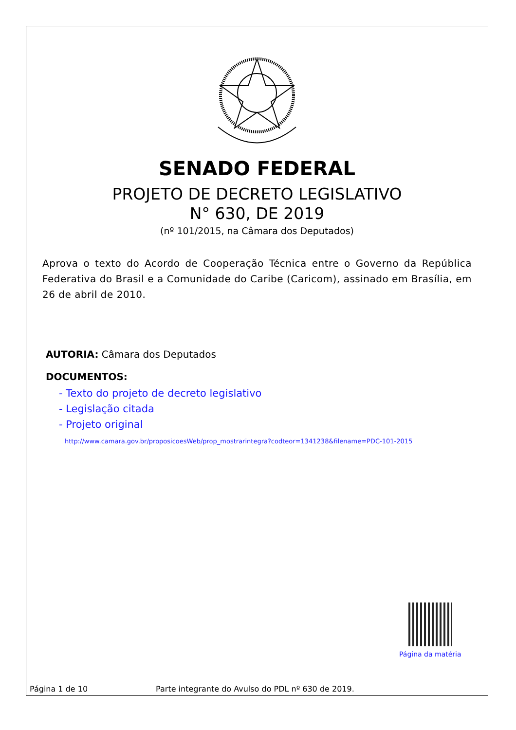SENADO FEDERAL
PROJETO DE DECRETO LEGISLATIVO
N° 630, DE 2019
(nº 101/2015, na Câmara dos Deputados)
Aprova o texto do Acordo de Cooperação Técnica entre o Governo da República Federativa do Brasil e a Comunidade do Caribe (Caricom), assinado em Brasília, em 26 de abril de 2010.
AUTORIA: Câmara dos Deputados
DOCUMENTOS:
- Texto do projeto de decreto legislativo
- Legislação citada
- Projeto original
http://www.camara.gov.br/proposicoesWeb/prop_mostrarintegra?codteor=1341238&filename=PDC-101-2015
Página da matéria
Página 1 de 10 Parte integrante do Avulso do PDL nº 630 de 2019.